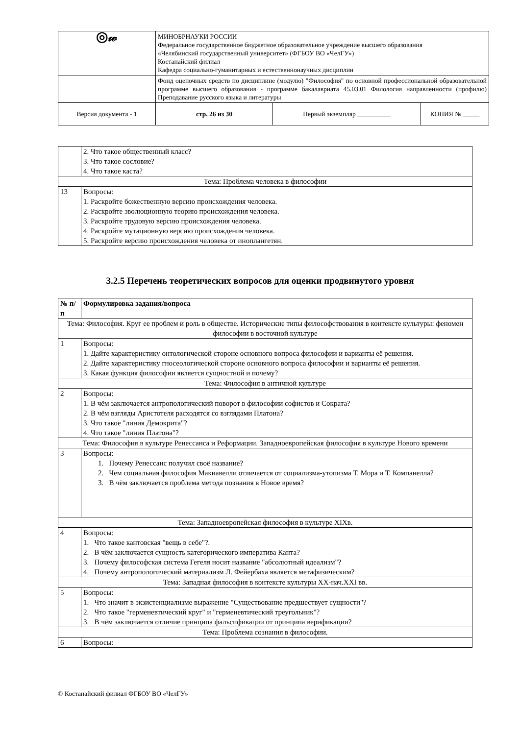| ◎𝓌 | МИНОБРНАУКИ РОССИИ Федеральное государственное бюджетное образовательное учреждение высшего образования «Челябинский государственный университет» (ФГБОУ ВО «ЧелГУ») Костанайский филиал Кафедра социально-гуманитарных и естественнонаучных дисциплин | | |
| | Фонд оценочных средств по дисциплине (модулю) "Философия" по основной профессиональной образовательной программе высшего образования - программе бакалавриата 45.03.01 Филология направленности (профилю) Преподавание русского языка и литературы | | |
| Версия документа - 1 | стр. 26 из 30 | Первый экземпляр __________ | КОПИЯ № _____ |
| | 2. Что такое общественный класс? 3. Что такое сословие? 4. Что такое каста? |
| Тема: Проблема человека в философии | |
| 13 | Вопросы: 1. Раскройте божественную версию происхождения человека. 2. Раскройте эволюционную теорию происхождения человека. 3. Раскройте трудовую версию происхождения человека. 4. Раскройте мутационную версию происхождения человека. 5. Раскройте версию происхождения человека от иноплангетян. |
3.2.5 Перечень теоретических вопросов для оценки продвинутого уровня
| № п/п | Формулировка задания/вопроса |
| --- | --- |
| Тема: Философия. Круг ее проблем и роль в обществе. Исторические типы философствования в контексте культуры: феномен философии в восточной культуре | |
| 1 | Вопросы: 1. Дайте характеристику онтологической стороне основного вопроса философии и варианты её решения. 2. Дайте характеристику гносеологической стороне основного вопроса философии и варианты её решения. 3. Какая функция философии является сущностной и почему? |
| Тема: Философия в античной культуре | |
| 2 | Вопросы: 1. В чём заключается антропологический поворот в философии софистов и Сократа? 2. В чём взгляды Аристотеля расходятся со взглядами Платона? 3. Что такое "линия Демокрита"? 4. Что такое "линия Платона"? |
| Тема: Философия в культуре Ренессанса и Реформации. Западноевропейская философия в культуре Нового времени | |
| 3 | Вопросы: 1. Почему Ренессанс получил своё название? 2. Чем социальная философия Макиавелли отличается от социализма-утопизма Т. Мора и Т. Компанелла? 3. В чём заключается проблема метода познания в Новое время? |
| Тема: Западноевропейская философия в культуре XIXв. | |
| 4 | Вопросы: 1. Что такое кантовская "вещь в себе"?. 2. В чём заключается сущность категорического императива Канта? 3. Почему философская система Гегеля носит название "абсолютный идеализм"? 4. Почему антропологический материализм Л. Фейербаха является метафизическим? |
| Тема: Западная философия в контексте культуры XX-нач.XXI вв. | |
| 5 | Вопросы: 1. Что значит в экзистенциализме выражение "Существование предшествует сущности"? 2. Что такое "герменевтический круг" и "герменевтический треугольник"? 3. В чём заключается отличие принципа фальсификации от принципа верификации? |
| Тема: Проблема сознания в философии. | |
| 6 | Вопросы: |
© Костанайский филиал ФГБОУ ВО «ЧелГУ»